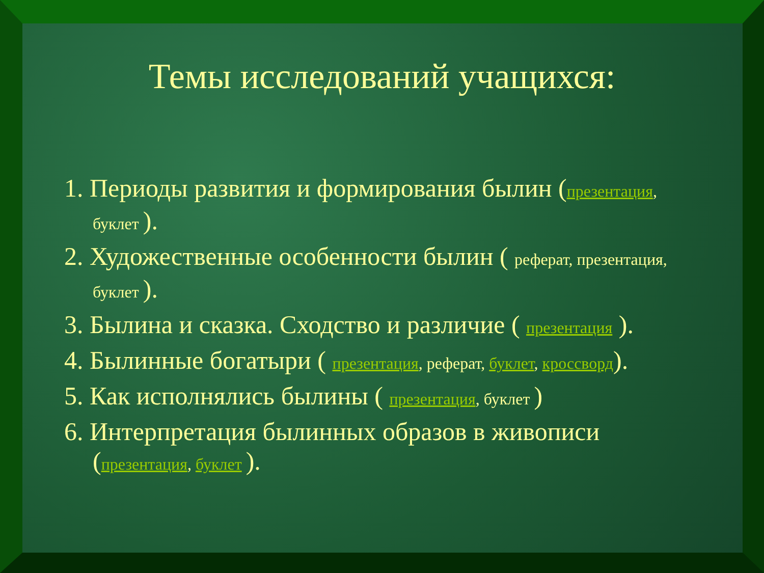Темы исследований учащихся:
1. Периоды развития и формирования былин (презентация, буклет ).
2. Художественные особенности былин ( реферат, презентация, буклет ).
3. Былина и сказка. Сходство и различие ( презентация ).
4. Былинные богатыри ( презентация, реферат, буклет, кроссворд).
5. Как исполнялись былины ( презентация, буклет )
6. Интерпретация былинных образов в живописи (презентация, буклет ).